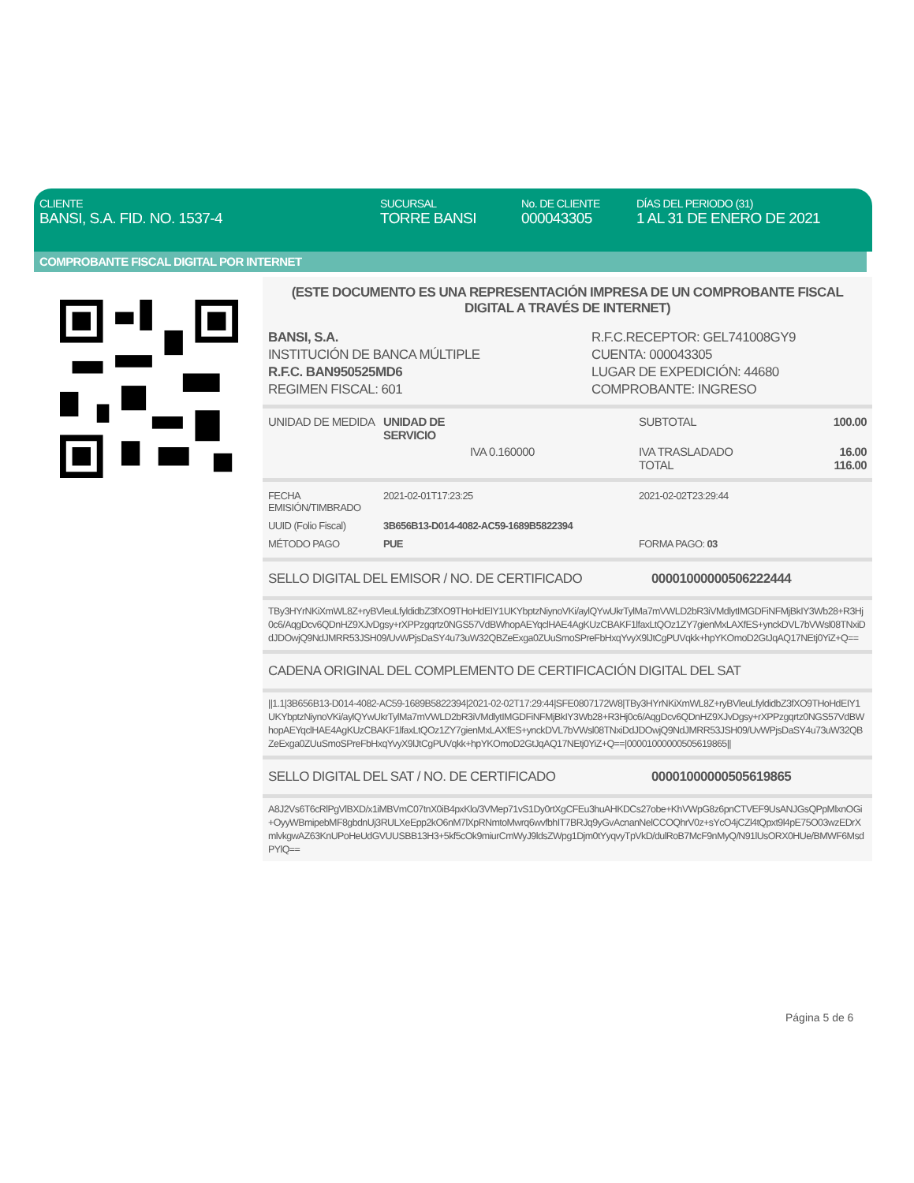CLIENTE
BANSI, S.A. FID. NO. 1537-4
SUCURSAL
TORRE BANSI
No. DE CLIENTE
000043305
DÍAS DEL PERIODO (31)
1 AL 31 DE ENERO DE 2021
COMPROBANTE FISCAL DIGITAL POR INTERNET
(ESTE DOCUMENTO ES UNA REPRESENTACIÓN IMPRESA DE UN COMPROBANTE FISCAL DIGITAL A TRAVÉS DE INTERNET)
| BANSI, S.A. INSTITUCIÓN DE BANCA MÚLTIPLE R.F.C. BAN950525MD6 REGIMEN FISCAL: 601 | R.F.C.RECEPTOR: GEL741008GY9 CUENTA: 000043305 LUGAR DE EXPEDICIÓN: 44680 COMPROBANTE: INGRESO |
| UNIDAD DE MEDIDA | UNIDAD DE SERVICIO | SUBTOTAL | 100.00 |
| | IVA 0.160000 | IVA TRASLADADO TOTAL | 16.00 116.00 |
| FECHA EMISIÓN/TIMBRADO | 2021-02-01T17:23:25 | 2021-02-02T23:29:44 |
| UUID (Folio Fiscal) | 3B656B13-D014-4082-AC59-1689B5822394 | |
| MÉTODO PAGO | PUE | FORMA PAGO: 03 |
| SELLO DIGITAL DEL EMISOR / NO. DE CERTIFICADO | 00001000000506222444 |
TBy3HYrNKiXmWL8Z+ryBVleuLfyldidbZ3fXO9THoHdEIY1UKYbptzNiynoVKi/aylQYwUkrTylMa7mVWLD2bR3iVMdlytIMGDFiNFMjBkIY3Wb28+R3Hj0c6/AqgDcv6QDnHZ9XJvDgsy+rXPPzgqrtz0NGS57VdBWhopAEYqclHAE4AgKUzCBAKF1lfaxLtQOz1ZY7gienMxLAXfES+ynckDVL7bVWsl08TNxiDdJDOwjQ9NdJMRR53JSH09/UvWPjsDaSY4u73uW32QBZeExga0ZUuSmoSPreFbHxqYvyX9lJtCgPUVqkk+hpYKOmoD2GtJqAQ17NEtj0YiZ+Q==
CADENA ORIGINAL DEL COMPLEMENTO DE CERTIFICACIÓN DIGITAL DEL SAT
||1.1|3B656B13-D014-4082-AC59-1689B5822394|2021-02-02T17:29:44|SFE0807172W8|TBy3HYrNKiXmWL8Z+ryBVleuLfyldidbZ3fXO9THoHdEIY1UKYbptzNiynoVKi/aylQYwUkrTylMa7mVWLD2bR3iVMdlytIMGDFiNFMjBkIY3Wb28+R3Hj0c6/AqgDcv6QDnHZ9XJvDgsy+rXPPzgqrtz0NGS57VdBWhopAEYqclHAE4AgKUzCBAKF1lfaxLtQOz1ZY7gienMxLAXfES+ynckDVL7bVWsl08TNxiDdJDOwjQ9NdJMRR53JSH09/UvWPjsDaSY4u73uW32QBZeExga0ZUuSmoSPreFbHxqYvyX9lJtCgPUVqkk+hpYKOmoD2GtJqAQ17NEtj0YiZ+Q==|00001000000505619865||
| SELLO DIGITAL DEL SAT / NO. DE CERTIFICADO | 00001000000505619865 |
A8J2Vs6T6cRlPgVlBXD/x1iMBVmC07tnX0iB4pxKlo/3VMep71vS1Dy0rtXgCFEu3huAHKDCs27obe+KhVWpG8z6pnCTVEF9UsANJGsQPpMlxnOGi+OyyWBmipebMF8gbdnUj3RULXeEpp2kO6nM7lXpRNmtoMwrq6wvfbhIT7BRJq9yGvAcnanNelCCOQhrV0z+sYcO4jCZl4tQpxt9l4pE75O03wzEDrXmlvkgwAZ63KnUPoHeUdGVUUSBB13H3+5kf5cOk9miurCmWyJ9ldsZWpg1Djm0tYyqvyTpVkD/dulRoB7McF9nMyQ/N91lUsORX0HUe/BMWF6MsdPYlQ==
Página 5 de 6